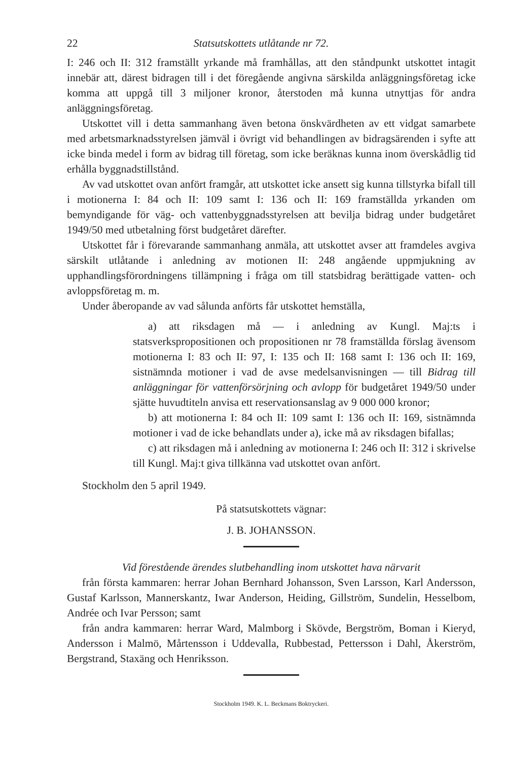22 Statsutskottets utlåtande nr 72.
I: 246 och II: 312 framställt yrkande må framhållas, att den ståndpunkt utskottet intagit innebär att, därest bidragen till i det föregående angivna särskilda anläggningsföretag icke komma att uppgå till 3 miljoner kronor, återstoden må kunna utnyttjas för andra anläggningsföretag.
Utskottet vill i detta sammanhang även betona önskvärdheten av ett vidgat samarbete med arbetsmarknadsstyrelsen jämväl i övrigt vid behandlingen av bidragsärenden i syfte att icke binda medel i form av bidrag till företag, som icke beräknas kunna inom överskådlig tid erhålla byggnadstillstånd.
Av vad utskottet ovan anfört framgår, att utskottet icke ansett sig kunna tillstyrka bifall till i motionerna I: 84 och II: 109 samt I: 136 och II: 169 framställda yrkanden om bemyndigande för väg- och vattenbyggnadsstyrelsen att bevilja bidrag under budgetåret 1949/50 med utbetalning först budgetåret därefter.
Utskottet får i förevarande sammanhang anmäla, att utskottet avser att framdeles avgiva särskilt utlåtande i anledning av motionen II: 248 angående uppmjukning av upphandlingsförordningens tillämpning i fråga om till statsbidrag berättigade vatten- och avloppsföretag m. m.
Under åberopande av vad sålunda anförts får utskottet hemställa,
a) att riksdagen må — i anledning av Kungl. Maj:ts i statsverkspropositionen och propositionen nr 78 framställda förslag ävensom motionerna I: 83 och II: 97, I: 135 och II: 168 samt I: 136 och II: 169, sistnämnda motioner i vad de avse medelsanvisningen — till Bidrag till anläggningar för vattenförsörjning och avlopp för budgetåret 1949/50 under sjätte huvudtiteln anvisa ett reservationsanslag av 9 000 000 kronor;
b) att motionerna I: 84 och II: 109 samt I: 136 och II: 169, sistnämnda motioner i vad de icke behandlats under a), icke må av riksdagen bifallas;
c) att riksdagen må i anledning av motionerna I: 246 och II: 312 i skrivelse till Kungl. Maj:t giva tillkänna vad utskottet ovan anfört.
Stockholm den 5 april 1949.
På statsutskottets vägnar:
J. B. JOHANSSON.
Vid förestående ärendes slutbehandling inom utskottet hava närvarit
från första kammaren: herrar Johan Bernhard Johansson, Sven Larsson, Karl Andersson, Gustaf Karlsson, Mannerskantz, Iwar Anderson, Heiding, Gillström, Sundelin, Hesselbom, Andrée och Ivar Persson; samt
från andra kammaren: herrar Ward, Malmborg i Skövde, Bergström, Boman i Kieryd, Andersson i Malmö, Mårtensson i Uddevalla, Rubbestad, Pettersson i Dahl, Åkerström, Bergstrand, Staxäng och Henriksson.
Stockholm 1949. K. L. Beckmans Boktryckeri.